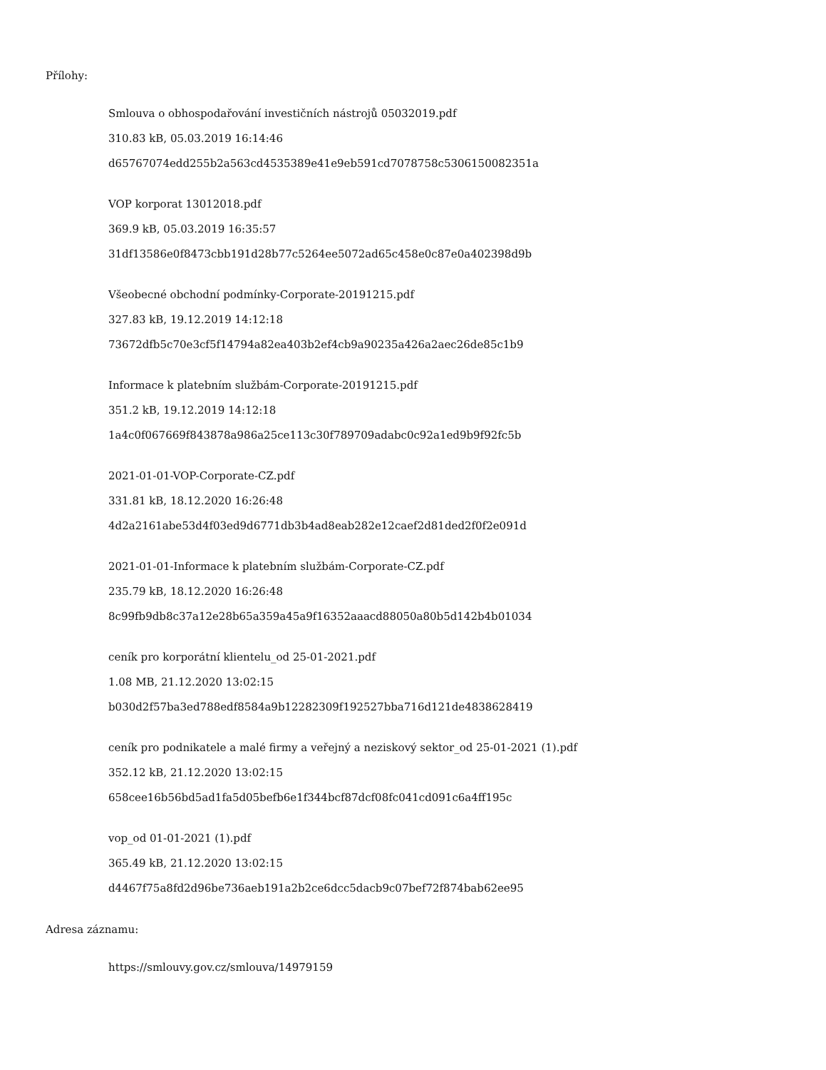Přílohy:
Smlouva o obhospodařování investičních nástrojů 05032019.pdf
310.83 kB, 05.03.2019 16:14:46
d65767074edd255b2a563cd4535389e41e9eb591cd7078758c5306150082351a
VOP korporat 13012018.pdf
369.9 kB, 05.03.2019 16:35:57
31df13586e0f8473cbb191d28b77c5264ee5072ad65c458e0c87e0a402398d9b
Všeobecné obchodní podmínky-Corporate-20191215.pdf
327.83 kB, 19.12.2019 14:12:18
73672dfb5c70e3cf5f14794a82ea403b2ef4cb9a90235a426a2aec26de85c1b9
Informace k platebním službám-Corporate-20191215.pdf
351.2 kB, 19.12.2019 14:12:18
1a4c0f067669f843878a986a25ce113c30f789709adabc0c92a1ed9b9f92fc5b
2021-01-01-VOP-Corporate-CZ.pdf
331.81 kB, 18.12.2020 16:26:48
4d2a2161abe53d4f03ed9d6771db3b4ad8eab282e12caef2d81ded2f0f2e091d
2021-01-01-Informace k platebním službám-Corporate-CZ.pdf
235.79 kB, 18.12.2020 16:26:48
8c99fb9db8c37a12e28b65a359a45a9f16352aaacd88050a80b5d142b4b01034
ceník pro korporátní klientelu_od 25-01-2021.pdf
1.08 MB, 21.12.2020 13:02:15
b030d2f57ba3ed788edf8584a9b12282309f192527bba716d121de4838628419
ceník pro podnikatele a malé firmy a veřejný a neziskový sektor_od 25-01-2021 (1).pdf
352.12 kB, 21.12.2020 13:02:15
658cee16b56bd5ad1fa5d05befb6e1f344bcf87dcf08fc041cd091c6a4ff195c
vop_od 01-01-2021 (1).pdf
365.49 kB, 21.12.2020 13:02:15
d4467f75a8fd2d96be736aeb191a2b2ce6dcc5dacb9c07bef72f874bab62ee95
Adresa záznamu:
https://smlouvy.gov.cz/smlouva/14979159